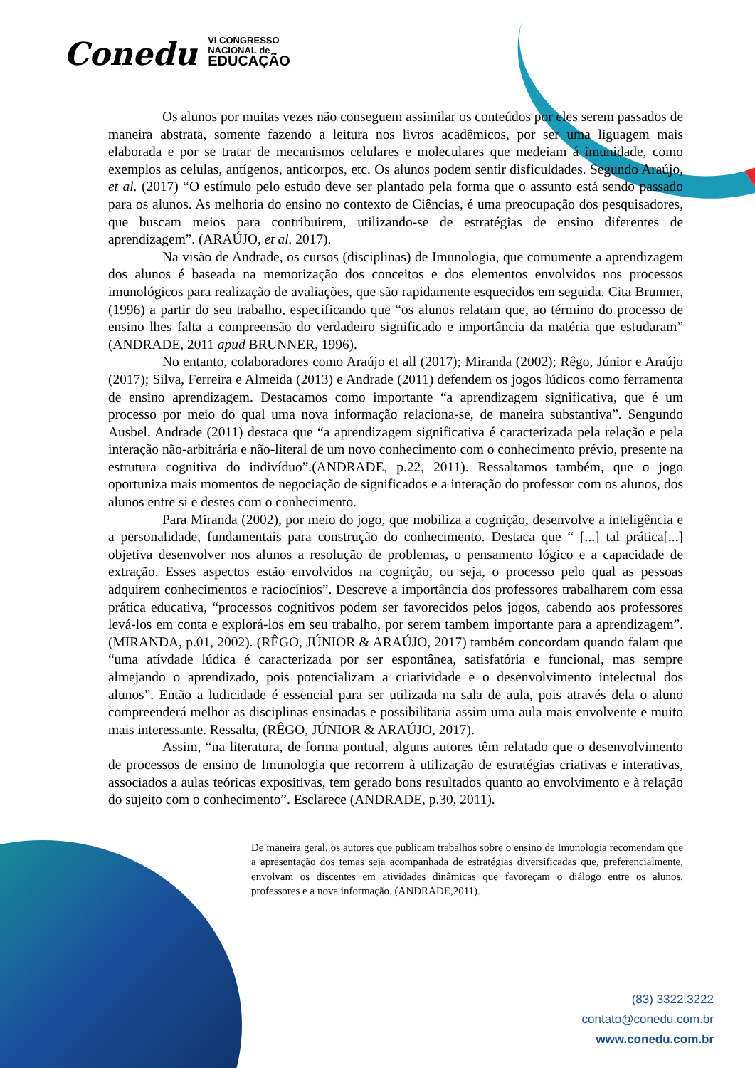Conedu VI CONGRESSO
NACIONAL de
EDUCAÇÃO
Os alunos por muitas vezes não conseguem assimilar os conteúdos por eles serem passados de maneira abstrata, somente fazendo a leitura nos livros acadêmicos, por ser uma liguagem mais elaborada e por se tratar de mecanismos celulares e moleculares que medeiam á imunidade, como exemplos as celulas, antígenos, anticorpos, etc. Os alunos podem sentir disficuldades. Segundo Araújo, et al. (2017) “O estímulo pelo estudo deve ser plantado pela forma que o assunto está sendo passado para os alunos. As melhoria do ensino no contexto de Ciências, é uma preocupação dos pesquisadores, que buscam meios para contribuirem, utilizando-se de estratégias de ensino diferentes de aprendizagem”. (ARAÚJO, et al. 2017).
Na visão de Andrade, os cursos (disciplinas) de Imunologia, que comumente a aprendizagem dos alunos é baseada na memorização dos conceitos e dos elementos envolvidos nos processos imunológicos para realização de avaliações, que são rapidamente esquecidos em seguida. Cita Brunner, (1996) a partir do seu trabalho, especificando que “os alunos relatam que, ao término do processo de ensino lhes falta a compreensão do verdadeiro significado e importância da matéria que estudaram” (ANDRADE, 2011 apud BRUNNER, 1996).
No entanto, colaboradores como Araújo et all (2017); Miranda (2002); Rêgo, Júnior e Araújo (2017); Silva, Ferreira e Almeida (2013) e Andrade (2011) defendem os jogos lúdicos como ferramenta de ensino aprendizagem. Destacamos como importante “a aprendizagem significativa, que é um processo por meio do qual uma nova informação relaciona-se, de maneira substantiva”. Sengundo Ausbel. Andrade (2011) destaca que “a aprendizagem significativa é caracterizada pela relação e pela interação não-arbitrária e não-literal de um novo conhecimento com o conhecimento prévio, presente na estrutura cognitiva do indivíduo”.(ANDRADE, p.22, 2011). Ressaltamos também, que o jogo oportuniza mais momentos de negociação de significados e a interação do professor com os alunos, dos alunos entre si e destes com o conhecimento.
Para Miranda (2002), por meio do jogo, que mobiliza a cognição, desenvolve a inteligência e a personalidade, fundamentais para construção do conhecimento. Destaca que “ [...] tal prática[...] objetiva desenvolver nos alunos a resolução de problemas, o pensamento lógico e a capacidade de extração. Esses aspectos estão envolvidos na cognição, ou seja, o processo pelo qual as pessoas adquirem conhecimentos e raciocínios”. Descreve a importância dos professores trabalharem com essa prática educativa, “processos cognitivos podem ser favorecidos pelos jogos, cabendo aos professores levá-los em conta e explorá-los em seu trabalho, por serem tambem importante para a aprendizagem”.(MIRANDA, p.01, 2002). (RÊGO, JÚNIOR & ARAÚJO, 2017) também concordam quando falam que “uma atívdade lúdica é caracterizada por ser espontânea, satisfatória e funcional, mas sempre almejando o aprendizado, pois potencializam a criatividade e o desenvolvimento intelectual dos alunos”. Então a ludicidade é essencial para ser utilizada na sala de aula, pois através dela o aluno compreenderá melhor as disciplinas ensinadas e possibilitaria assim uma aula mais envolvente e muito mais interessante. Ressalta, (RÊGO, JÚNIOR & ARAÚJO, 2017).
Assim, “na literatura, de forma pontual, alguns autores têm relatado que o desenvolvimento de processos de ensino de Imunologia que recorrem à utilização de estratégias criativas e interativas, associados a aulas teóricas expositivas, tem gerado bons resultados quanto ao envolvimento e à relação do sujeito com o conhecimento”. Esclarece (ANDRADE, p.30, 2011).
De maneira geral, os autores que publicam trabalhos sobre o ensino de Imunologia recomendam que a apresentação dos temas seja acompanhada de estratégias diversificadas que, preferencialmente, envolvam os discentes em atividades dinâmicas que favoreçam o diálogo entre os alunos, professores e a nova informação. (ANDRADE,2011).
(83) 3322.3222
contato@conedu.com.br
www.conedu.com.br